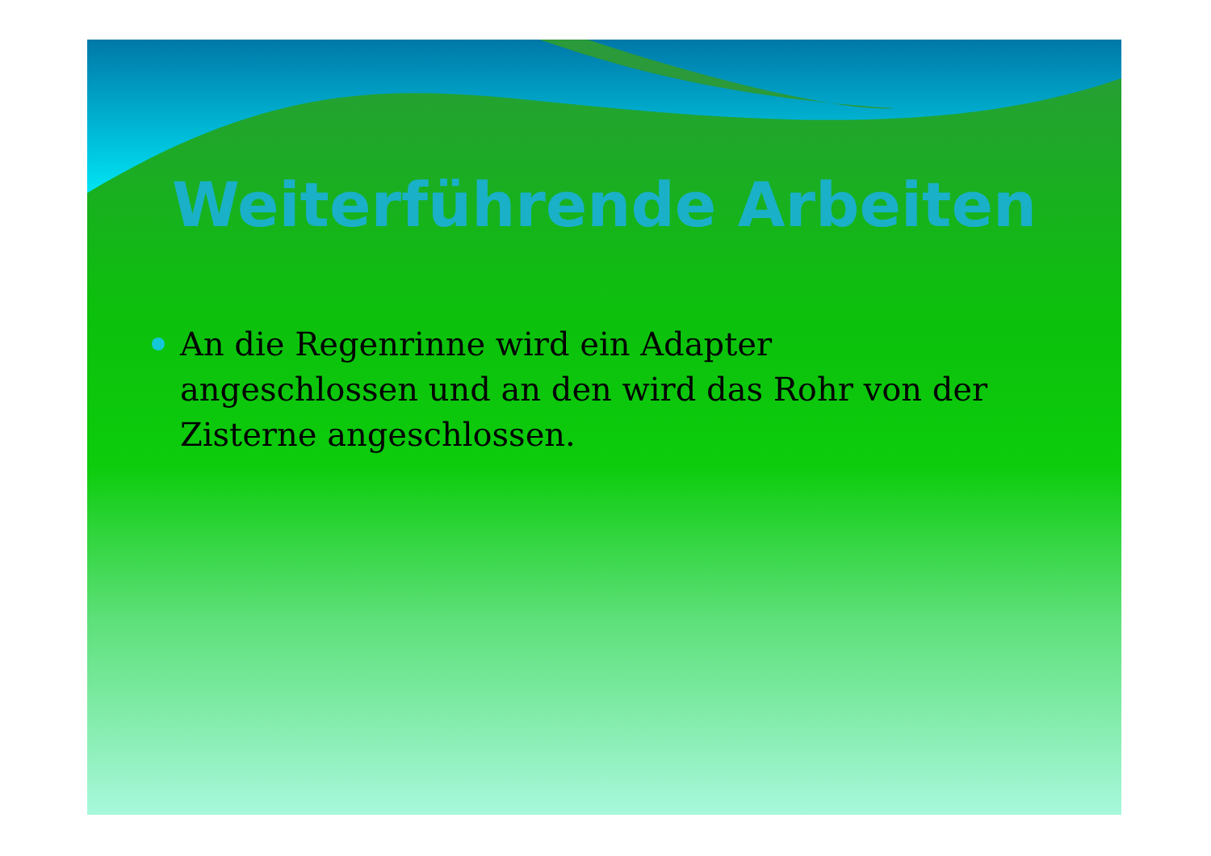Weiterführende Arbeiten
An die Regenrinne wird ein Adapter angeschlossen und an den wird das Rohr von der Zisterne angeschlossen.